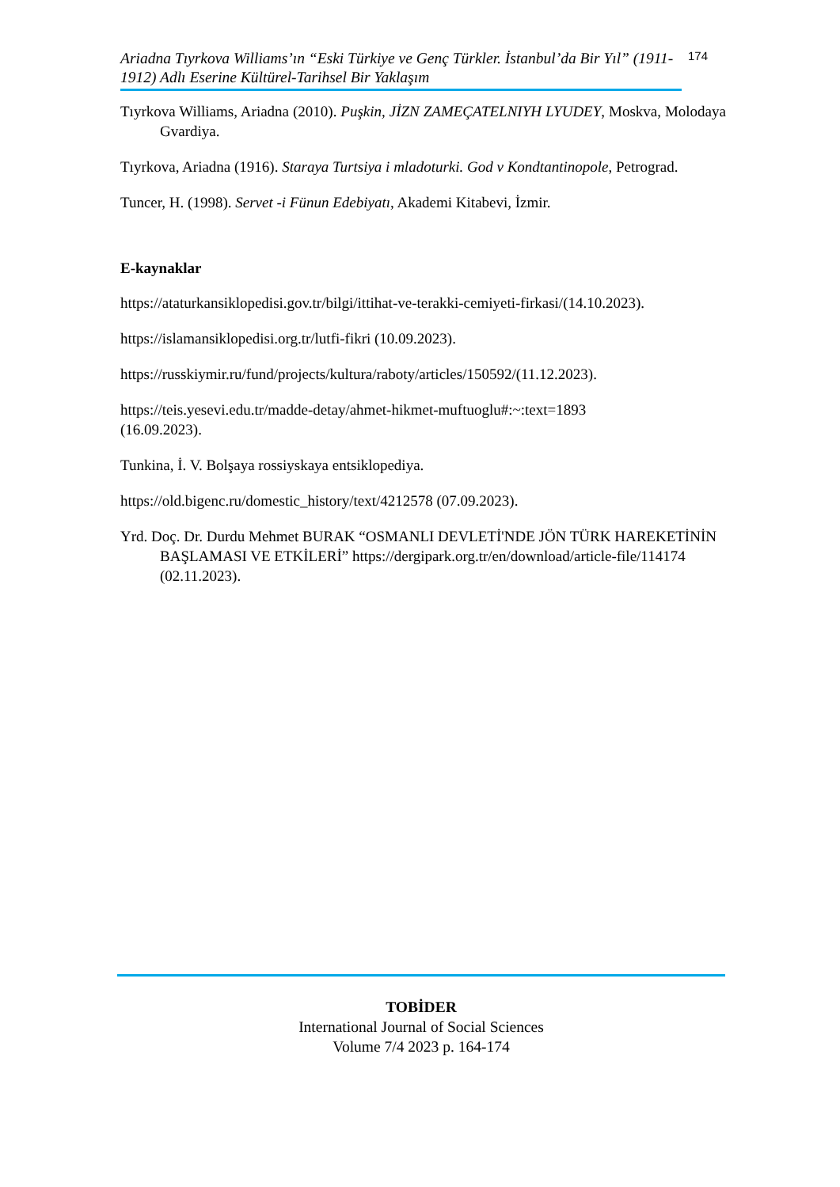Ariadna Tıyrkova Williams’ın “Eski Türkiye ve Genç Türkler. İstanbul’da Bir Yıl” (1911-1912) Adlı Eserine Kültürel-Tarihsel Bir Yaklaşım
174
Tıyrkova Williams, Ariadna (2010). Puşkin, JİZN ZAMEÇATELNIYH LYUDEY, Moskva, Molodaya Gvardiya.
Tıyrkova, Ariadna (1916). Staraya Turtsiya i mladoturki. God v Kondtantinopole, Petrograd.
Tuncer, H. (1998). Servet -i Fünun Edebiyatı, Akademi Kitabevi, İzmir.
E-kaynaklar
https://ataturkansiklopedisi.gov.tr/bilgi/ittihat-ve-terakki-cemiyeti-firkasi/(14.10.2023).
https://islamansiklopedisi.org.tr/lutfi-fikri (10.09.2023).
https://russkiymir.ru/fund/projects/kultura/raboty/articles/150592/(11.12.2023).
https://teis.yesevi.edu.tr/madde-detay/ahmet-hikmet-muftuoglu#:~:text=1893
(16.09.2023).
Tunkina, İ. V. Bolşaya rossiyskaya entsiklopediya.
https://old.bigenc.ru/domestic_history/text/4212578 (07.09.2023).
Yrd. Doç. Dr. Durdu Mehmet BURAK “OSMANLI DEVLETİ'NDE JÖN TÜRK HAREKETİNİN BAŞLAMASI VE ETKİLERİ” https://dergipark.org.tr/en/download/article-file/114174 (02.11.2023).
TOBİDER
International Journal of Social Sciences
Volume 7/4 2023 p. 164-174